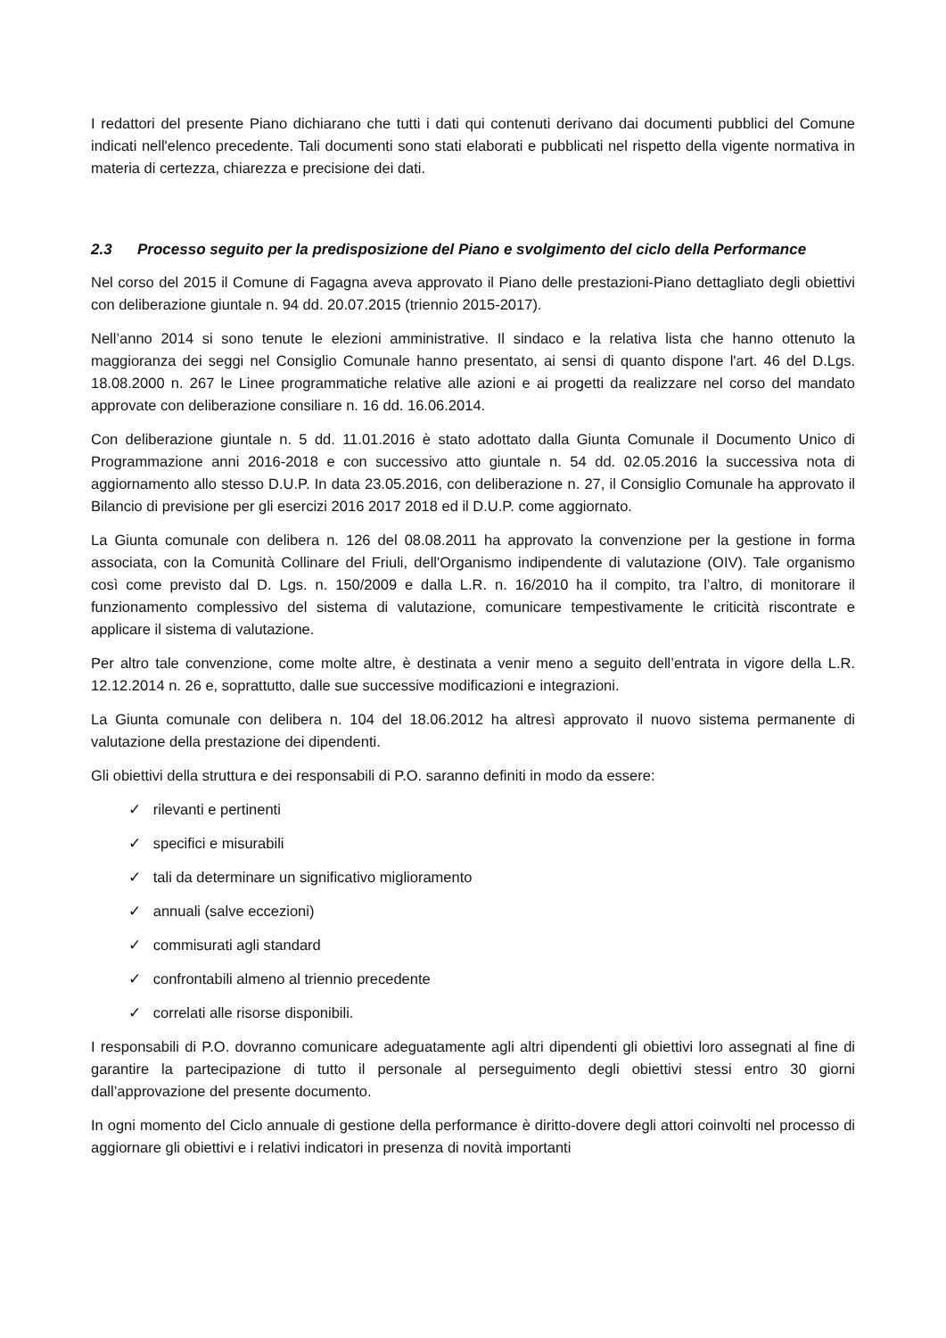I redattori del presente Piano dichiarano che tutti i dati qui contenuti derivano dai documenti pubblici del Comune indicati nell'elenco precedente. Tali documenti sono stati elaborati e pubblicati nel rispetto della vigente normativa in materia di certezza, chiarezza e precisione dei dati.
2.3 Processo seguito per la predisposizione del Piano e svolgimento del ciclo della Performance
Nel corso del 2015 il Comune di Fagagna aveva approvato il Piano delle prestazioni-Piano dettagliato degli obiettivi con deliberazione giuntale n. 94 dd. 20.07.2015 (triennio 2015-2017).
Nell’anno 2014 si sono tenute le elezioni amministrative. Il sindaco e la relativa lista che hanno ottenuto la maggioranza dei seggi nel Consiglio Comunale hanno presentato, ai sensi di quanto dispone l'art. 46 del D.Lgs. 18.08.2000 n. 267 le Linee programmatiche relative alle azioni e ai progetti da realizzare nel corso del mandato approvate con deliberazione consiliare n. 16 dd. 16.06.2014.
Con deliberazione giuntale n. 5 dd. 11.01.2016 è stato adottato dalla Giunta Comunale il Documento Unico di Programmazione anni 2016-2018 e con successivo atto giuntale n. 54 dd. 02.05.2016 la successiva nota di aggiornamento allo stesso D.U.P. In data 23.05.2016, con deliberazione n. 27, il Consiglio Comunale ha approvato il Bilancio di previsione per gli esercizi 2016 2017 2018 ed il D.U.P. come aggiornato.
La Giunta comunale con delibera n. 126 del 08.08.2011 ha approvato la convenzione per la gestione in forma associata, con la Comunità Collinare del Friuli, dell'Organismo indipendente di valutazione (OIV). Tale organismo così come previsto dal D. Lgs. n. 150/2009 e dalla L.R. n. 16/2010 ha il compito, tra l’altro, di monitorare il funzionamento complessivo del sistema di valutazione, comunicare tempestivamente le criticità riscontrate e applicare il sistema di valutazione.
Per altro tale convenzione, come molte altre, è destinata a venir meno a seguito dell’entrata in vigore della L.R. 12.12.2014 n. 26 e, soprattutto, dalle sue successive modificazioni e integrazioni.
La Giunta comunale con delibera n. 104 del 18.06.2012 ha altresì approvato il nuovo sistema permanente di valutazione della prestazione dei dipendenti.
Gli obiettivi della struttura e dei responsabili di P.O. saranno definiti in modo da essere:
✓ rilevanti e pertinenti
✓ specifici e misurabili
✓ tali da determinare un significativo miglioramento
✓ annuali (salve eccezioni)
✓ commisurati agli standard
✓ confrontabili almeno al triennio precedente
✓ correlati alle risorse disponibili.
I responsabili di P.O. dovranno comunicare adeguatamente agli altri dipendenti gli obiettivi loro assegnati al fine di garantire la partecipazione di tutto il personale al perseguimento degli obiettivi stessi entro 30 giorni dall’approvazione del presente documento.
In ogni momento del Ciclo annuale di gestione della performance è diritto-dovere degli attori coinvolti nel processo di aggiornare gli obiettivi e i relativi indicatori in presenza di novità importanti